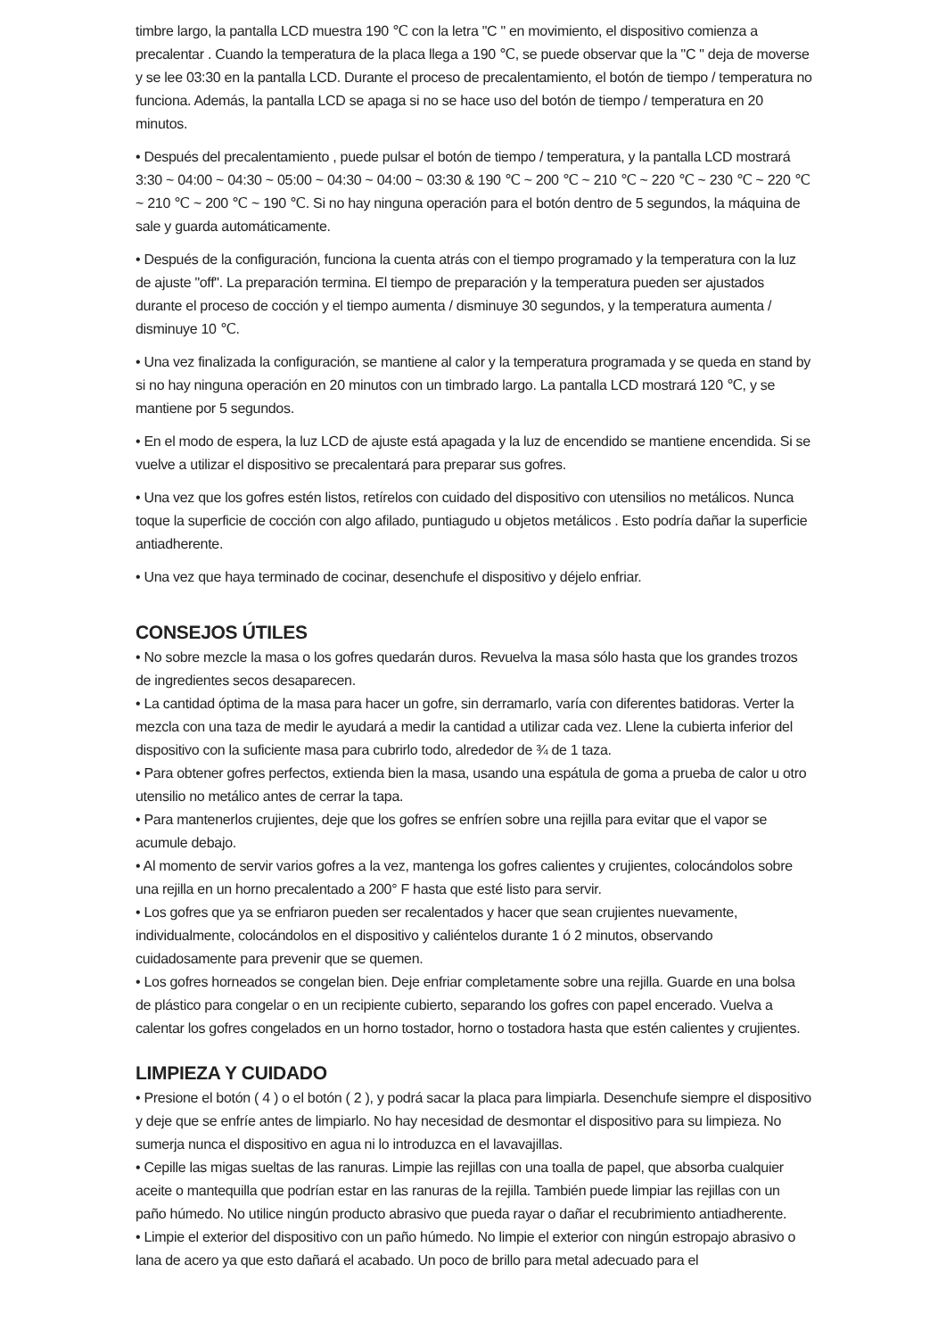timbre largo, la pantalla LCD muestra 190 ℃ con la letra "C " en movimiento, el dispositivo comienza a precalentar . Cuando la temperatura de la placa llega a 190 ℃, se puede observar que la "C " deja de moverse y se lee 03:30 en la pantalla LCD. Durante el proceso de precalentamiento, el botón de tiempo / temperatura no funciona. Además, la pantalla LCD se apaga si no se hace uso del botón de tiempo / temperatura en 20 minutos.
• Después del precalentamiento , puede pulsar el botón de tiempo / temperatura, y la pantalla LCD mostrará 3:30 ~ 04:00 ~ 04:30 ~ 05:00 ~ 04:30 ~ 04:00 ~ 03:30 & 190 ℃ ~ 200 ℃ ~ 210 ℃ ~ 220 ℃ ~ 230 ℃ ~ 220 ℃ ~ 210 ℃ ~ 200 ℃ ~ 190 ℃. Si no hay ninguna operación para el botón dentro de 5 segundos, la máquina de sale y guarda automáticamente.
• Después de la configuración, funciona la cuenta atrás con el tiempo programado y la temperatura con la luz de ajuste "off". La preparación termina. El tiempo de preparación y la temperatura pueden ser ajustados durante el proceso de cocción y el tiempo aumenta / disminuye 30 segundos, y la temperatura aumenta / disminuye 10 ℃.
• Una vez finalizada la configuración, se mantiene al calor y la temperatura programada y se queda en stand by si no hay ninguna operación en 20 minutos con un timbrado largo. La pantalla LCD mostrará 120 ℃, y se mantiene por 5 segundos.
• En el modo de espera, la luz LCD de ajuste está apagada y la luz de encendido se mantiene encendida. Si se vuelve a utilizar el dispositivo se precalentará para preparar sus gofres.
• Una vez que los gofres estén listos, retírelos con cuidado del dispositivo con utensilios no metálicos. Nunca toque la superficie de cocción con algo afilado, puntiagudo u objetos metálicos . Esto podría dañar la superficie antiadherente.
• Una vez que haya terminado de cocinar, desenchufe el dispositivo y déjelo enfriar.
CONSEJOS ÚTILES
• No sobre mezcle la masa o los gofres quedarán duros. Revuelva la masa sólo hasta que los grandes trozos de ingredientes secos desaparecen.
• La cantidad óptima de la masa para hacer un gofre, sin derramarlo, varía con diferentes batidoras. Verter la mezcla con una taza de medir le ayudará a medir la cantidad a utilizar cada vez. Llene la cubierta inferior del dispositivo con la suficiente masa para cubrirlo todo, alrededor de ¾ de 1 taza.
• Para obtener gofres perfectos, extienda bien la masa, usando una espátula de goma a prueba de calor u otro utensilio no metálico antes de cerrar la tapa.
• Para mantenerlos crujientes, deje que los gofres se enfríen sobre una rejilla para evitar que el vapor se acumule debajo.
• Al momento de servir varios gofres a la vez, mantenga los gofres calientes y crujientes, colocándolos sobre una rejilla en un horno precalentado a 200° F hasta que esté listo para servir.
• Los gofres que ya se enfriaron pueden ser recalentados y hacer que sean crujientes nuevamente, individualmente, colocándolos en el dispositivo y caliéntelos durante 1 ó 2 minutos, observando cuidadosamente para prevenir que se quemen.
• Los gofres horneados se congelan bien. Deje enfriar completamente sobre una rejilla. Guarde en una bolsa de plástico para congelar o en un recipiente cubierto, separando los gofres con papel encerado. Vuelva a calentar los gofres congelados en un horno tostador, horno o tostadora hasta que estén calientes y crujientes.
LIMPIEZA Y CUIDADO
• Presione el botón ( 4 ) o el botón ( 2 ), y podrá sacar la placa para limpiarla. Desenchufe siempre el dispositivo y deje que se enfríe antes de limpiarlo. No hay necesidad de desmontar el dispositivo para su limpieza. No sumerja nunca el dispositivo en agua ni lo introduzca en el lavavajillas.
• Cepille las migas sueltas de las ranuras. Limpie las rejillas con una toalla de papel, que absorba cualquier aceite o mantequilla que podrían estar en las ranuras de la rejilla. También puede limpiar las rejillas con un paño húmedo. No utilice ningún producto abrasivo que pueda rayar o dañar el recubrimiento antiadherente.
• Limpie el exterior del dispositivo con un paño húmedo. No limpie el exterior con ningún estropajo abrasivo o lana de acero ya que esto dañará el acabado. Un poco de brillo para metal adecuado para el